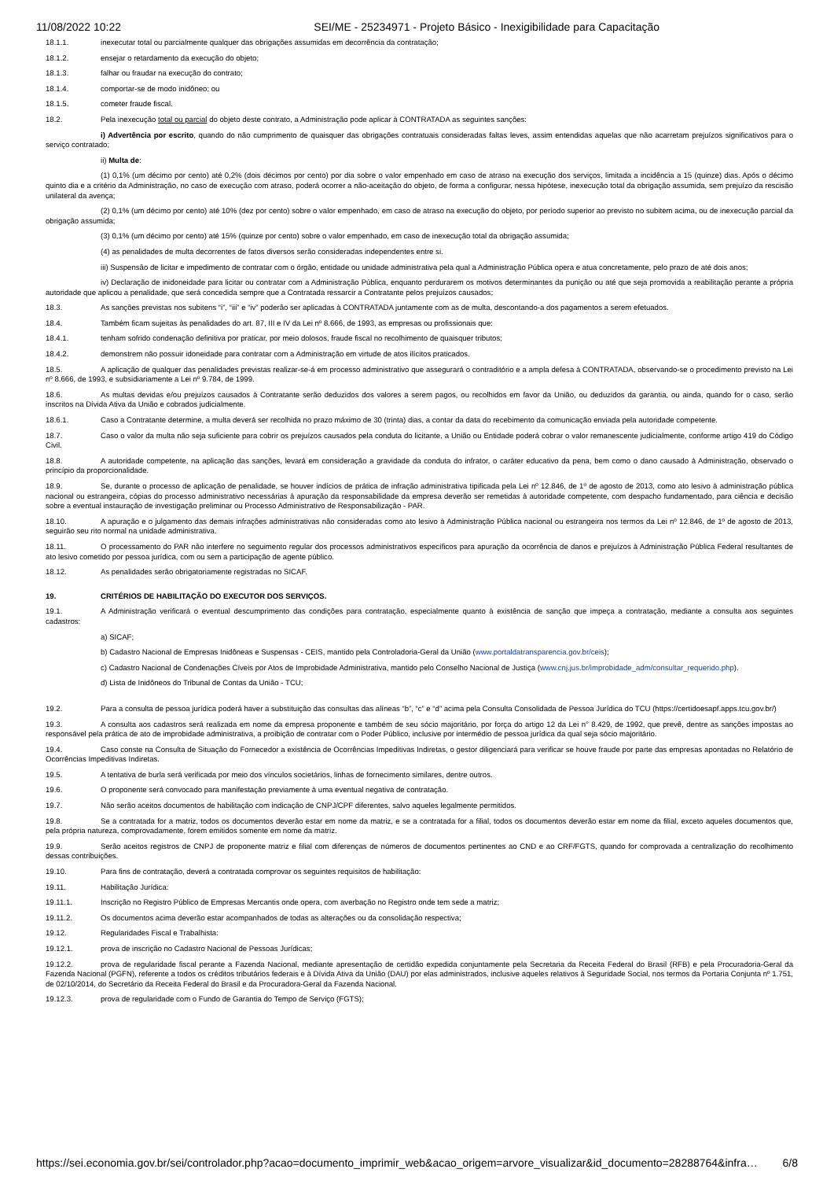11/08/2022 10:22 SEI/ME - 25234971 - Projeto Básico - Inexigibilidade para Capacitação
18.1.1. inexecutar total ou parcialmente qualquer das obrigações assumidas em decorrência da contratação;
18.1.2. ensejar o retardamento da execução do objeto;
18.1.3. falhar ou fraudar na execução do contrato;
18.1.4. comportar-se de modo inidôneo; ou
18.1.5. cometer fraude fiscal.
18.2. Pela inexecução total ou parcial do objeto deste contrato, a Administração pode aplicar à CONTRATADA as seguintes sanções:
i) Advertência por escrito, quando do não cumprimento de quaisquer das obrigações contratuais consideradas faltas leves, assim entendidas aquelas que não acarretam prejuízos significativos para o serviço contratado;
ii) Multa de:
(1) 0,1% (um décimo por cento) até 0,2% (dois décimos por cento) por dia sobre o valor empenhado em caso de atraso na execução dos serviços, limitada a incidência a 15 (quinze) dias. Após o décimo quinto dia e a critério da Administração, no caso de execução com atraso, poderá ocorrer a não-aceitação do objeto, de forma a configurar, nessa hipótese, inexecução total da obrigação assumida, sem prejuízo da rescisão unilateral da avença;
(2) 0,1% (um décimo por cento) até 10% (dez por cento) sobre o valor empenhado, em caso de atraso na execução do objeto, por período superior ao previsto no subitem acima, ou de inexecução parcial da obrigação assumida;
(3) 0,1% (um décimo por cento) até 15% (quinze por cento) sobre o valor empenhado, em caso de inexecução total da obrigação assumida;
(4) as penalidades de multa decorrentes de fatos diversos serão consideradas independentes entre si.
iii) Suspensão de licitar e impedimento de contratar com o órgão, entidade ou unidade administrativa pela qual a Administração Pública opera e atua concretamente, pelo prazo de até dois anos;
iv) Declaração de inidoneidade para licitar ou contratar com a Administração Pública, enquanto perdurarem os motivos determinantes da punição ou até que seja promovida a reabilitação perante a própria autoridade que aplicou a penalidade, que será concedida sempre que a Contratada ressarcir a Contratante pelos prejuízos causados;
18.3. As sanções previstas nos subitens “i”, “iii” e “iv” poderão ser aplicadas à CONTRATADA juntamente com as de multa, descontando-a dos pagamentos a serem efetuados.
18.4. Também ficam sujeitas às penalidades do art. 87, III e IV da Lei nº 8.666, de 1993, as empresas ou profissionais que:
18.4.1. tenham sofrido condenação definitiva por praticar, por meio dolosos, fraude fiscal no recolhimento de quaisquer tributos;
18.4.2. demonstrem não possuir idoneidade para contratar com a Administração em virtude de atos ilícitos praticados.
18.5. A aplicação de qualquer das penalidades previstas realizar-se-á em processo administrativo que assegurará o contraditório e a ampla defesa à CONTRATADA, observando-se o procedimento previsto na Lei nº 8.666, de 1993, e subsidiariamente a Lei nº 9.784, de 1999.
18.6. As multas devidas e/ou prejuízos causados à Contratante serão deduzidos dos valores a serem pagos, ou recolhidos em favor da União, ou deduzidos da garantia, ou ainda, quando for o caso, serão inscritos na Dívida Ativa da União e cobrados judicialmente.
18.6.1. Caso a Contratante determine, a multa deverá ser recolhida no prazo máximo de 30 (trinta) dias, a contar da data do recebimento da comunicação enviada pela autoridade competente.
18.7. Caso o valor da multa não seja suficiente para cobrir os prejuízos causados pela conduta do licitante, a União ou Entidade poderá cobrar o valor remanescente judicialmente, conforme artigo 419 do Código Civil.
18.8. A autoridade competente, na aplicação das sanções, levará em consideração a gravidade da conduta do infrator, o caráter educativo da pena, bem como o dano causado à Administração, observado o princípio da proporcionalidade.
18.9. Se, durante o processo de aplicação de penalidade, se houver indícios de prática de infração administrativa tipificada pela Lei nº 12.846, de 1º de agosto de 2013, como ato lesivo à administração pública nacional ou estrangeira, cópias do processo administrativo necessárias à apuração da responsabilidade da empresa deverão ser remetidas à autoridade competente, com despacho fundamentado, para ciência e decisão sobre a eventual instauração de investigação preliminar ou Processo Administrativo de Responsabilização - PAR.
18.10. A apuração e o julgamento das demais infrações administrativas não consideradas como ato lesivo à Administração Pública nacional ou estrangeira nos termos da Lei nº 12.846, de 1º de agosto de 2013, seguirão seu rito normal na unidade administrativa.
18.11. O processamento do PAR não interfere no seguimento regular dos processos administrativos específicos para apuração da ocorrência de danos e prejuízos à Administração Pública Federal resultantes de ato lesivo cometido por pessoa jurídica, com ou sem a participação de agente público.
18.12. As penalidades serão obrigatoriamente registradas no SICAF.
19. CRITÉRIOS DE HABILITAÇÃO DO EXECUTOR DOS SERVIÇOS.
19.1. A Administração verificará o eventual descumprimento das condições para contratação, especialmente quanto à existência de sanção que impeça a contratação, mediante a consulta aos seguintes cadastros:
a) SICAF;
b) Cadastro Nacional de Empresas Inidôneas e Suspensas - CEIS, mantido pela Controladoria-Geral da União (www.portaldatransparencia.gov.br/ceis);
c) Cadastro Nacional de Condenações Cíveis por Atos de Improbidade Administrativa, mantido pelo Conselho Nacional de Justiça (www.cnj.jus.br/improbidade_adm/consultar_requerido.php).
d) Lista de Inidôneos do Tribunal de Contas da União - TCU;
19.2. Para a consulta de pessoa jurídica poderá haver a substituição das consultas das alíneas “b”, “c” e “d” acima pela Consulta Consolidada de Pessoa Jurídica do TCU (https://certidoesapf.apps.tcu.gov.br/)
19.3. A consulta aos cadastros será realizada em nome da empresa proponente e também de seu sócio majoritário, por força do artigo 12 da Lei n° 8.429, de 1992, que prevê, dentre as sanções impostas ao responsável pela prática de ato de improbidade administrativa, a proibição de contratar com o Poder Público, inclusive por intermédio de pessoa jurídica da qual seja sócio majoritário.
19.4. Caso conste na Consulta de Situação do Fornecedor a existência de Ocorrências Impeditivas Indiretas, o gestor diligenciará para verificar se houve fraude por parte das empresas apontadas no Relatório de Ocorrências Impeditivas Indiretas.
19.5. A tentativa de burla será verificada por meio dos vínculos societários, linhas de fornecimento similares, dentre outros.
19.6. O proponente será convocado para manifestação previamente à uma eventual negativa de contratação.
19.7. Não serão aceitos documentos de habilitação com indicação de CNPJ/CPF diferentes, salvo aqueles legalmente permitidos.
19.8. Se a contratada for a matriz, todos os documentos deverão estar em nome da matriz, e se a contratada for a filial, todos os documentos deverão estar em nome da filial, exceto aqueles documentos que, pela própria natureza, comprovadamente, forem emitidos somente em nome da matriz.
19.9. Serão aceitos registros de CNPJ de proponente matriz e filial com diferenças de números de documentos pertinentes ao CND e ao CRF/FGTS, quando for comprovada a centralização do recolhimento dessas contribuições.
19.10. Para fins de contratação, deverá a contratada comprovar os seguintes requisitos de habilitação:
19.11. Habilitação Jurídica:
19.11.1. Inscrição no Registro Público de Empresas Mercantis onde opera, com averbação no Registro onde tem sede a matriz;
19.11.2. Os documentos acima deverão estar acompanhados de todas as alterações ou da consolidação respectiva;
19.12. Regularidades Fiscal e Trabalhista:
19.12.1. prova de inscrição no Cadastro Nacional de Pessoas Jurídicas;
19.12.2. prova de regularidade fiscal perante a Fazenda Nacional, mediante apresentação de certidão expedida conjuntamente pela Secretaria da Receita Federal do Brasil (RFB) e pela Procuradoria-Geral da Fazenda Nacional (PGFN), referente a todos os créditos tributários federais e à Dívida Ativa da União (DAU) por elas administrados, inclusive aqueles relativos à Seguridade Social, nos termos da Portaria Conjunta nº 1.751, de 02/10/2014, do Secretário da Receita Federal do Brasil e da Procuradora-Geral da Fazenda Nacional.
19.12.3. prova de regularidade com o Fundo de Garantia do Tempo de Serviço (FGTS);
https://sei.economia.gov.br/sei/controlador.php?acao=documento_imprimir_web&acao_origem=arvore_visualizar&id_documento=28288764&infra… 6/8